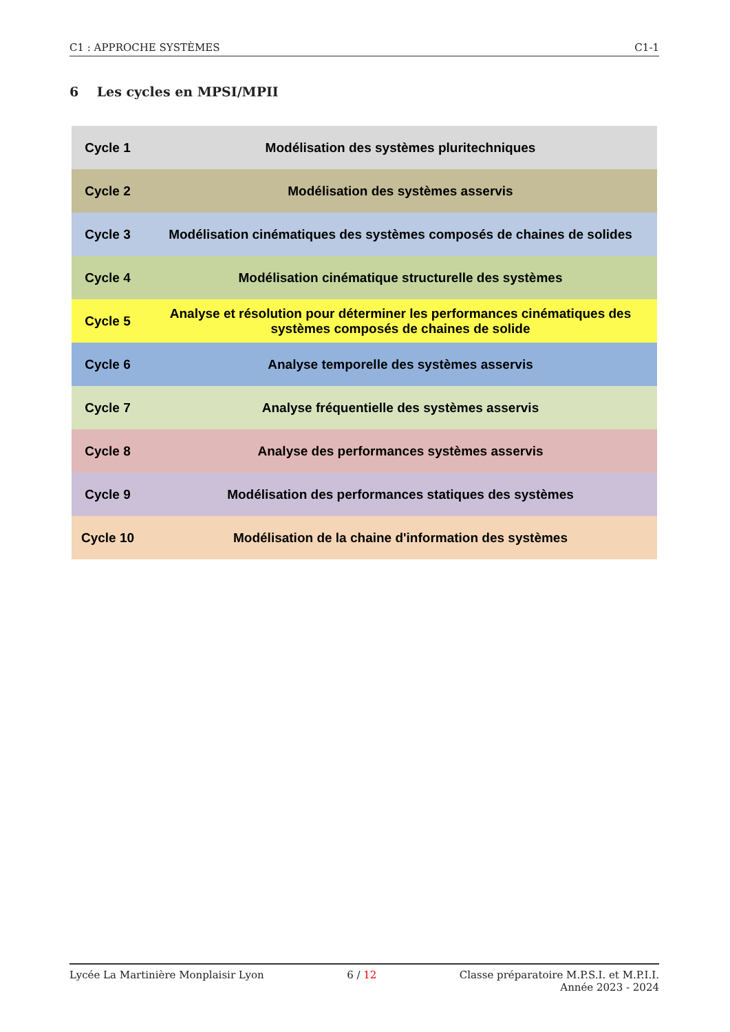C1 : APPROCHE SYSTÈMES C1-1
6 Les cycles en MPSI/MPII
| Cycle 1 | Modélisation des systèmes pluritechniques |
| Cycle 2 | Modélisation des systèmes asservis |
| Cycle 3 | Modélisation cinématiques des systèmes composés de chaines de solides |
| Cycle 4 | Modélisation cinématique structurelle des systèmes |
| Cycle 5 | Analyse et résolution pour déterminer les performances cinématiques des systèmes composés de chaines de solide |
| Cycle 6 | Analyse temporelle des systèmes asservis |
| Cycle 7 | Analyse fréquentielle des systèmes asservis |
| Cycle 8 | Analyse des performances systèmes asservis |
| Cycle 9 | Modélisation des performances statiques des systèmes |
| Cycle 10 | Modélisation de la chaine d'information des systèmes |
Lycée La Martinière Monplaisir Lyon 6 / 12 Classe préparatoire M.P.S.I. et M.P.I.I.
Année 2023 - 2024